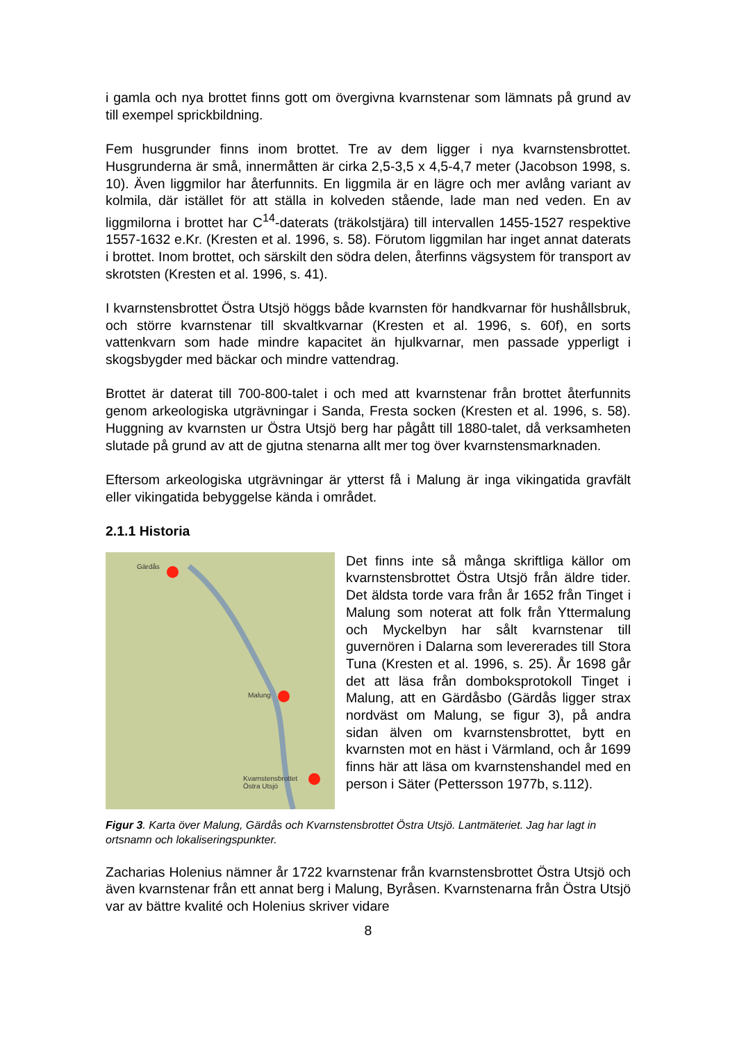i gamla och nya brottet finns gott om övergivna kvarnstenar som lämnats på grund av till exempel sprickbildning.
Fem husgrunder finns inom brottet. Tre av dem ligger i nya kvarnstensbrottet. Husgrunderna är små, innermåtten är cirka 2,5-3,5 x 4,5-4,7 meter (Jacobson 1998, s. 10). Även liggmilor har återfunnits. En liggmila är en lägre och mer avlång variant av kolmila, där istället för att ställa in kolveden stående, lade man ned veden. En av liggmilorna i brottet har C<sup>14</sup>-daterats (träkolstjära) till intervallen 1455-1527 respektive 1557-1632 e.Kr. (Kresten et al. 1996, s. 58). Förutom liggmilan har inget annat daterats i brottet. Inom brottet, och särskilt den södra delen, återfinns vägsystem för transport av skrotsten (Kresten et al. 1996, s. 41).
I kvarnstensbrottet Östra Utsjö höggs både kvarnsten för handkvarnar för hushållsbruk, och större kvarnstenar till skvaltkvarnar (Kresten et al. 1996, s. 60f), en sorts vattenkvarn som hade mindre kapacitet än hjulkvarnar, men passade ypperligt i skogsbygder med bäckar och mindre vattendrag.
Brottet är daterat till 700-800-talet i och med att kvarnstenar från brottet återfunnits genom arkeologiska utgrävningar i Sanda, Fresta socken (Kresten et al. 1996, s. 58). Huggning av kvarnsten ur Östra Utsjö berg har pågått till 1880-talet, då verksamheten slutade på grund av att de gjutna stenarna allt mer tog över kvarnstensmarknaden.
Eftersom arkeologiska utgrävningar är ytterst få i Malung är inga vikingatida gravfält eller vikingatida bebyggelse kända i området.
2.1.1 Historia
Gärdås
Malung
Kvarnstensbrottet
Östra Utsjö
Det finns inte så många skriftliga källor om kvarnstensbrottet Östra Utsjö från äldre tider. Det äldsta torde vara från år 1652 från Tinget i Malung som noterat att folk från Yttermalung och Myckelbyn har sålt kvarnstenar till guvernören i Dalarna som levererades till Stora Tuna (Kresten et al. 1996, s. 25). År 1698 går det att läsa från domboksprotokoll Tinget i Malung, att en Gärdåsbo (Gärdås ligger strax nordväst om Malung, se figur 3), på andra sidan älven om kvarnstensbrottet, bytt en kvarnsten mot en häst i Värmland, och år 1699 finns här att läsa om kvarnstenshandel med en person i Säter (Pettersson 1977b, s.112).
Figur 3. Karta över Malung, Gärdås och Kvarnstensbrottet Östra Utsjö. Lantmäteriet. Jag har lagt in ortsnamn och lokaliseringspunkter.
Zacharias Holenius nämner år 1722 kvarnstenar från kvarnstensbrottet Östra Utsjö och även kvarnstenar från ett annat berg i Malung, Byråsen. Kvarnstenarna från Östra Utsjö var av bättre kvalité och Holenius skriver vidare
8